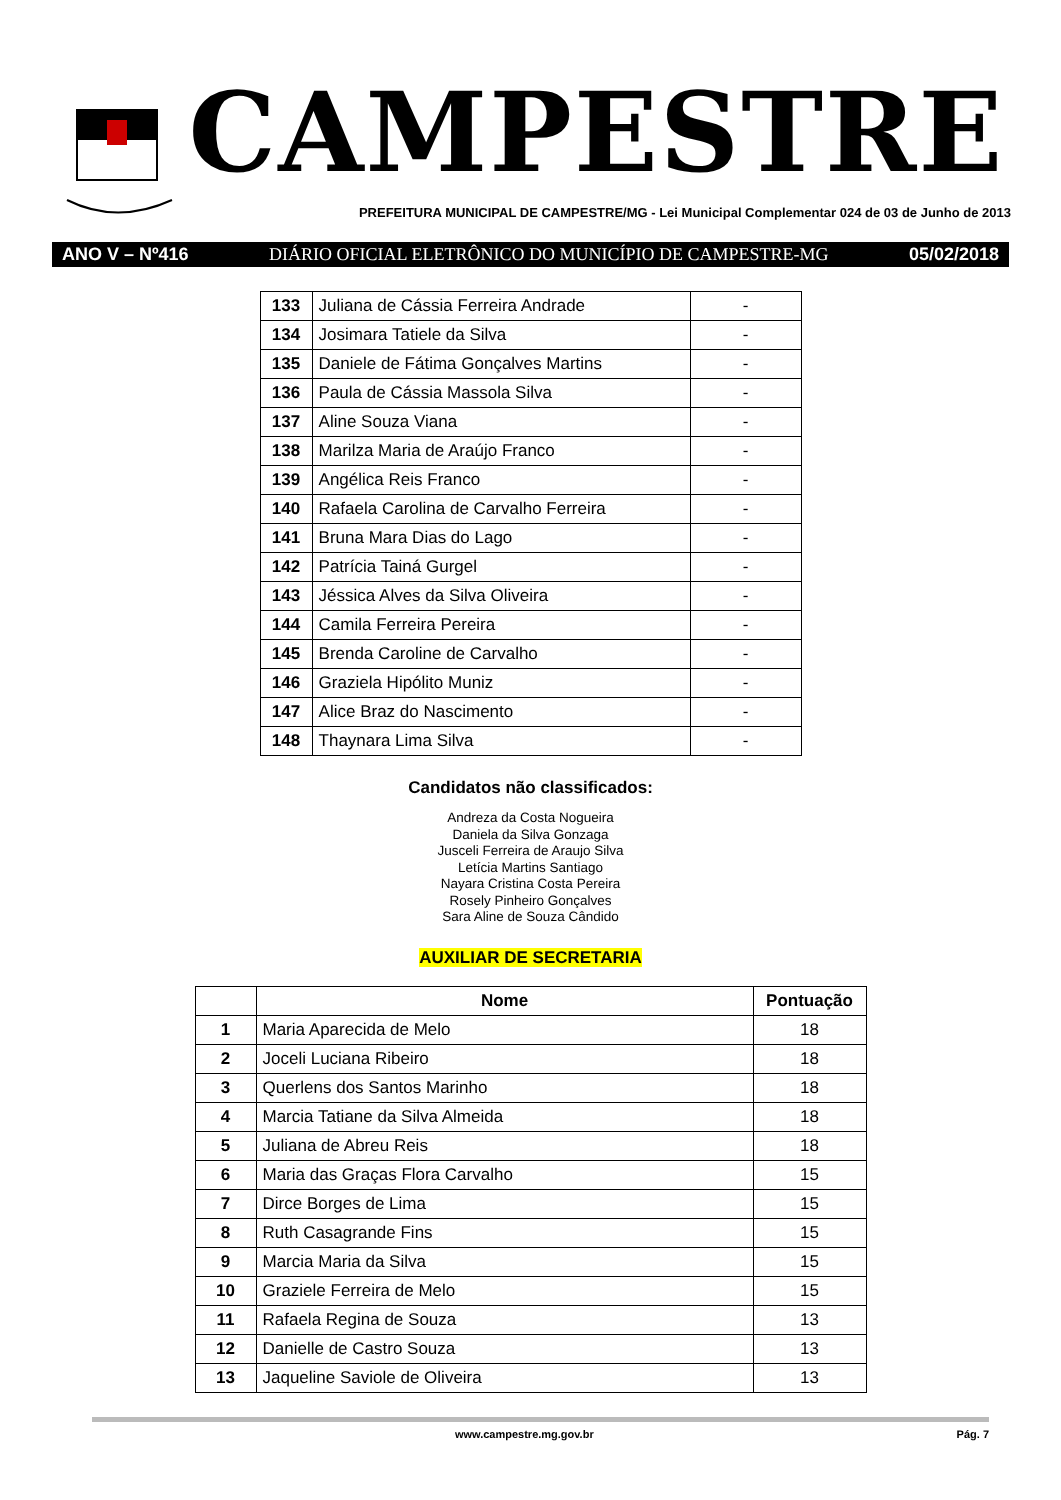CAMPESTRE
PREFEITURA MUNICIPAL DE CAMPESTRE/MG - Lei Municipal Complementar 024 de 03 de Junho de 2013
ANO V – Nº416 DIÁRIO OFICIAL ELETRÔNICO DO MUNICÍPIO DE CAMPESTRE-MG 05/02/2018
| 133 | Juliana de Cássia Ferreira Andrade | - |
| 134 | Josimara Tatiele da Silva | - |
| 135 | Daniele de Fátima Gonçalves Martins | - |
| 136 | Paula de Cássia Massola Silva | - |
| 137 | Aline Souza Viana | - |
| 138 | Marilza Maria de Araújo Franco | - |
| 139 | Angélica Reis Franco | - |
| 140 | Rafaela Carolina de Carvalho Ferreira | - |
| 141 | Bruna Mara Dias do Lago | - |
| 142 | Patrícia Tainá Gurgel | - |
| 143 | Jéssica Alves da Silva Oliveira | - |
| 144 | Camila Ferreira Pereira | - |
| 145 | Brenda Caroline de Carvalho | - |
| 146 | Graziela Hipólito Muniz | - |
| 147 | Alice Braz do Nascimento | - |
| 148 | Thaynara Lima Silva | - |
Candidatos não classificados:
Andreza da Costa Nogueira
Daniela da Silva Gonzaga
Jusceli Ferreira de Araujo Silva
Letícia Martins Santiago
Nayara Cristina Costa Pereira
Rosely Pinheiro Gonçalves
Sara Aline de Souza Cândido
AUXILIAR DE SECRETARIA
| | Nome | Pontuação |
| --- | --- | --- |
| 1 | Maria Aparecida de Melo | 18 |
| 2 | Joceli Luciana Ribeiro | 18 |
| 3 | Querlens dos Santos Marinho | 18 |
| 4 | Marcia Tatiane da Silva Almeida | 18 |
| 5 | Juliana de Abreu Reis | 18 |
| 6 | Maria das Graças Flora Carvalho | 15 |
| 7 | Dirce Borges de Lima | 15 |
| 8 | Ruth Casagrande Fins | 15 |
| 9 | Marcia Maria da Silva | 15 |
| 10 | Graziele Ferreira de Melo | 15 |
| 11 | Rafaela Regina de Souza | 13 |
| 12 | Danielle de Castro Souza | 13 |
| 13 | Jaqueline Saviole de Oliveira | 13 |
www.campestre.mg.gov.br Pág. 7